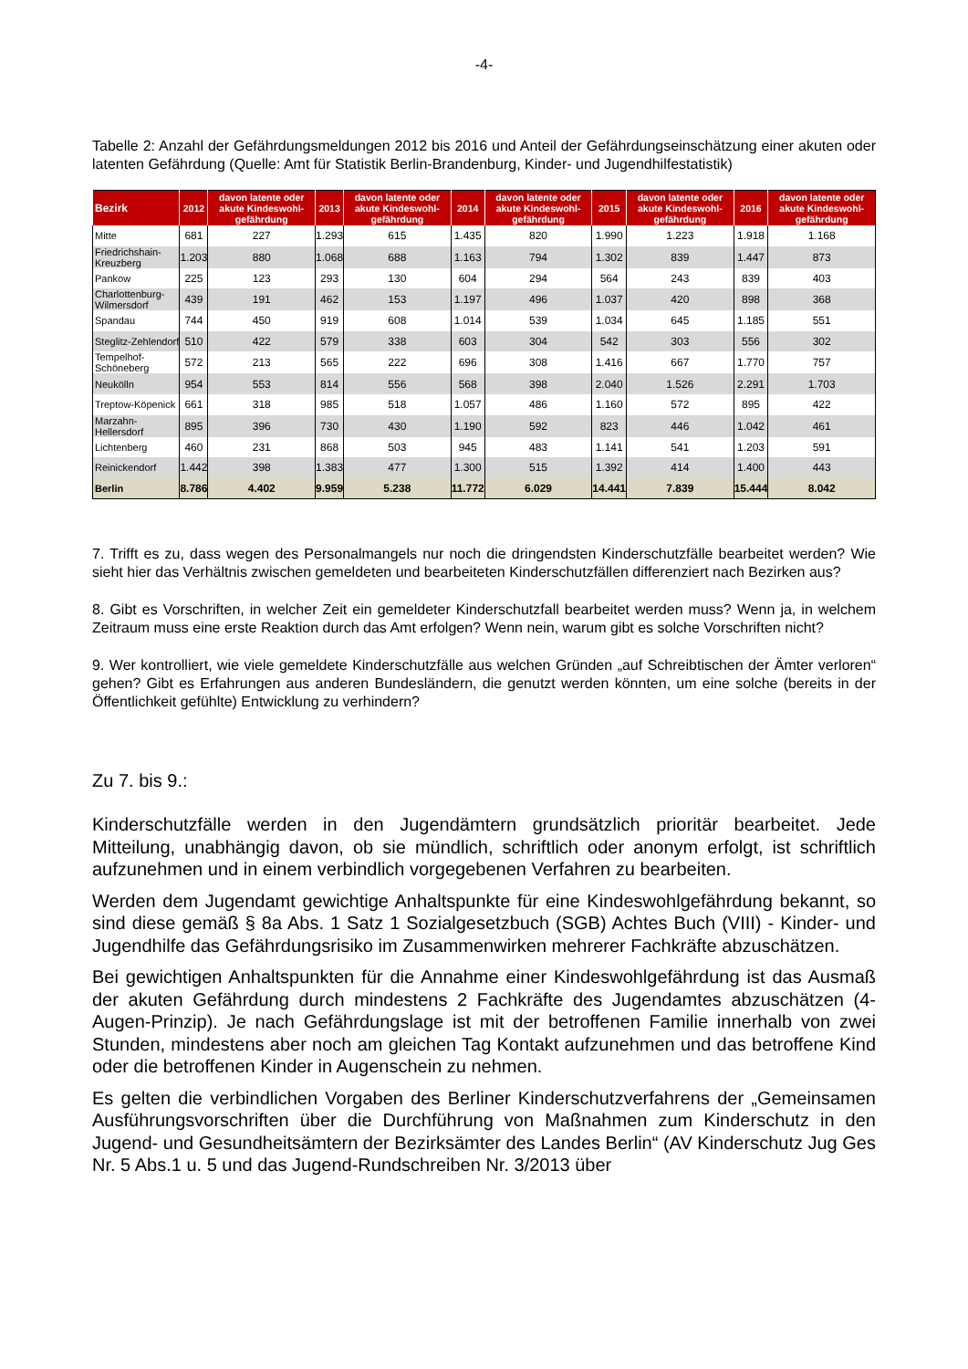-4-
Tabelle 2: Anzahl der Gefährdungsmeldungen 2012 bis 2016 und Anteil der Gefährdungseinschätzung einer akuten oder latenten Gefährdung (Quelle: Amt für Statistik Berlin-Brandenburg, Kinder- und Jugendhilfesta­tistik)
| Bezirk | 2012 | davon latente oder akute Kindeswohl-gefährdung | 2013 | davon latente oder akute Kindeswohl-gefährdung | 2014 | davon latente oder akute Kindeswohl-gefährdung | 2015 | davon latente oder akute Kindeswohl-gefährdung | 2016 | davon latente oder akute Kindeswohl-gefährdung |
| --- | --- | --- | --- | --- | --- | --- | --- | --- | --- | --- |
| Mitte | 681 | 227 | 1.293 | 615 | 1.435 | 820 | 1.990 | 1.223 | 1.918 | 1.168 |
| Friedrichshain-Kreuzberg | 1.203 | 880 | 1.068 | 688 | 1.163 | 794 | 1.302 | 839 | 1.447 | 873 |
| Pankow | 225 | 123 | 293 | 130 | 604 | 294 | 564 | 243 | 839 | 403 |
| Charlottenburg-Wilmersdorf | 439 | 191 | 462 | 153 | 1.197 | 496 | 1.037 | 420 | 898 | 368 |
| Spandau | 744 | 450 | 919 | 608 | 1.014 | 539 | 1.034 | 645 | 1.185 | 551 |
| Steglitz-Zehlendorf | 510 | 422 | 579 | 338 | 603 | 304 | 542 | 303 | 556 | 302 |
| Tempelhof-Schöneberg | 572 | 213 | 565 | 222 | 696 | 308 | 1.416 | 667 | 1.770 | 757 |
| Neukölln | 954 | 553 | 814 | 556 | 568 | 398 | 2.040 | 1.526 | 2.291 | 1.703 |
| Treptow-Köpenick | 661 | 318 | 985 | 518 | 1.057 | 486 | 1.160 | 572 | 895 | 422 |
| Marzahn-Hellersdorf | 895 | 396 | 730 | 430 | 1.190 | 592 | 823 | 446 | 1.042 | 461 |
| Lichtenberg | 460 | 231 | 868 | 503 | 945 | 483 | 1.141 | 541 | 1.203 | 591 |
| Reinickendorf | 1.442 | 398 | 1.383 | 477 | 1.300 | 515 | 1.392 | 414 | 1.400 | 443 |
| Berlin | 8.786 | 4.402 | 9.959 | 5.238 | 11.772 | 6.029 | 14.441 | 7.839 | 15.444 | 8.042 |
7. Trifft es zu, dass wegen des Personalmangels nur noch die dringendsten Kinderschutzfälle bearbeitet werden? Wie sieht hier das Verhältnis zwischen gemeldeten und bearbeiteten Kinderschutzfällen differen­ziert nach Bezirken aus?
8. Gibt es Vorschriften, in welcher Zeit ein gemeldeter Kinderschutzfall bearbeitet werden muss? Wenn ja, in welchem Zeitraum muss eine erste Reaktion durch das Amt erfolgen? Wenn nein, warum gibt es solche Vorschriften nicht?
9. Wer kontrolliert, wie viele gemeldete Kinderschutzfälle aus welchen Gründen „auf Schreibtischen der Äm­ter verloren“ gehen? Gibt es Erfahrungen aus anderen Bundesländern, die genutzt werden könnten, um eine solche (bereits in der Öffentlichkeit gefühlte) Entwicklung zu verhindern?
Zu 7. bis 9.:
Kinderschutzfälle werden in den Jugendämtern grundsätzlich prioritär bearbeitet. Jede Mitteilung, unabhängig davon, ob sie mündlich, schriftlich oder anonym erfolgt, ist schrift­lich aufzunehmen und in einem verbindlich vorgegebenen Verfahren zu bearbeiten.
Werden dem Jugendamt gewichtige Anhaltspunkte für eine Kindeswohlgefährdung be­kannt, so sind diese gemäß § 8a Abs. 1 Satz 1 Sozialgesetzbuch (SGB) Achtes Buch (VIII) - Kinder- und Jugendhilfe das Gefährdungsrisiko im Zusammenwirken mehrerer Fachkräfte abzuschätzen.
Bei gewichtigen Anhaltspunkten für die Annahme einer Kindeswohlgefährdung ist das Ausmaß der akuten Gefährdung durch mindestens 2 Fachkräfte des Jugendamtes abzu­schätzen (4-Augen-Prinzip). Je nach Gefährdungslage ist mit der betroffenen Familie in­nerhalb von zwei Stunden, mindestens aber noch am gleichen Tag Kontakt aufzunehmen und das betroffene Kind oder die betroffenen Kinder in Augenschein zu nehmen.
Es gelten die verbindlichen Vorgaben des Berliner Kinderschutzverfahrens der „Gemein­samen Ausführungsvorschriften über die Durchführung von Maßnahmen zum Kinder­schutz in den Jugend- und Gesundheitsämtern der Bezirksämter des Landes Berlin“ (AV Kinderschutz Jug Ges Nr. 5 Abs.1 u. 5 und das Jugend-Rundschreiben Nr. 3/2013 über